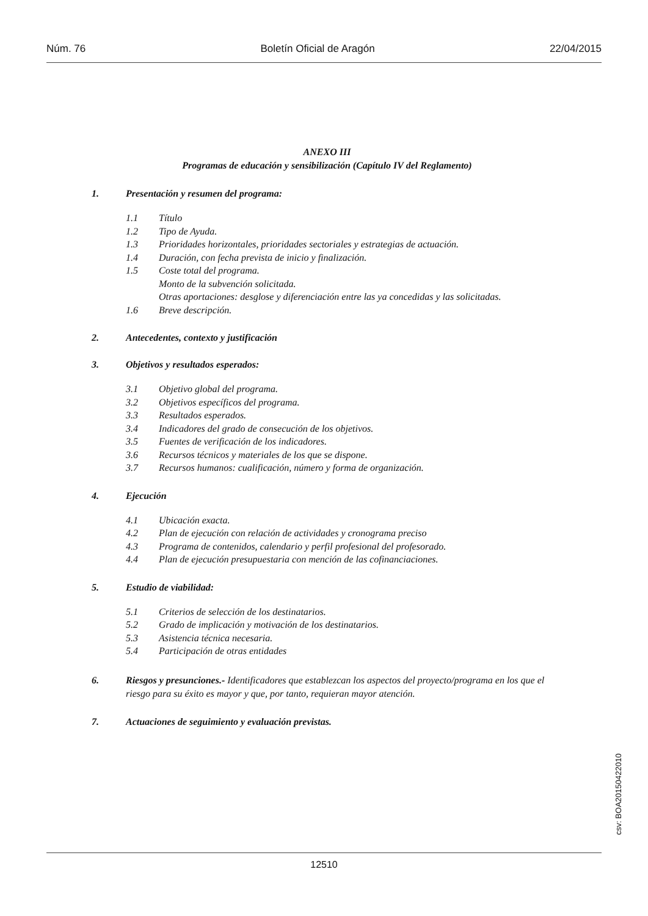Núm. 76 Boletín Oficial de Aragón 22/04/2015
ANEXO III
Programas de educación y sensibilización (Capítulo IV del Reglamento)
1. Presentación y resumen del programa:
1.1 Título
1.2 Tipo de Ayuda.
1.3 Prioridades horizontales, prioridades sectoriales y estrategias de actuación.
1.4 Duración, con fecha prevista de inicio y finalización.
1.5 Coste total del programa.
Monto de la subvención solicitada.
Otras aportaciones: desglose y diferenciación entre las ya concedidas y las solicitadas.
1.6 Breve descripción.
2. Antecedentes, contexto y justificación
3. Objetivos y resultados esperados:
3.1 Objetivo global del programa.
3.2 Objetivos específicos del programa.
3.3 Resultados esperados.
3.4 Indicadores del grado de consecución de los objetivos.
3.5 Fuentes de verificación de los indicadores.
3.6 Recursos técnicos y materiales de los que se dispone.
3.7 Recursos humanos: cualificación, número y forma de organización.
4. Ejecución
4.1 Ubicación exacta.
4.2 Plan de ejecución con relación de actividades y cronograma preciso
4.3 Programa de contenidos, calendario y perfil profesional del profesorado.
4.4 Plan de ejecución presupuestaria con mención de las cofinanciaciones.
5. Estudio de viabilidad:
5.1 Criterios de selección de los destinatarios.
5.2 Grado de implicación y motivación de los destinatarios.
5.3 Asistencia técnica necesaria.
5.4 Participación de otras entidades
6. Riesgos y presunciones.- Identificadores que establezcan los aspectos del proyecto/programa en los que el riesgo para su éxito es mayor y que, por tanto, requieran mayor atención.
7. Actuaciones de seguimiento y evaluación previstas.
csv: BOA20150422010
12510